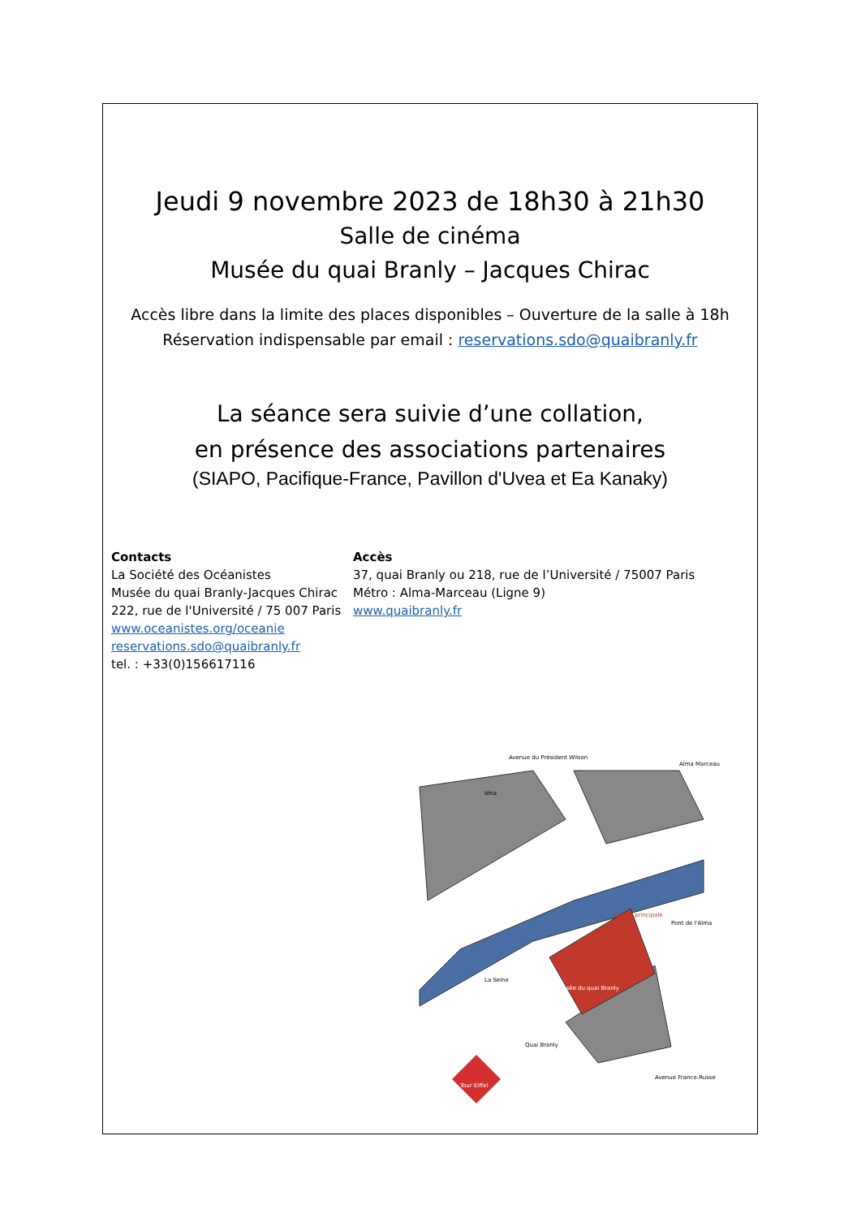Jeudi 9 novembre 2023 de 18h30 à 21h30
Salle de cinéma
Musée du quai Branly – Jacques Chirac
Accès libre dans la limite des places disponibles – Ouverture de la salle à 18h
Réservation indispensable par email : reservations.sdo@quaibranly.fr
La séance sera suivie d’une collation,
en présence des associations partenaires
(SIAPO, Pacifique-France, Pavillon d'Uvea et Ea Kanaky)
Contacts
La Société des Océanistes
Musée du quai Branly-Jacques Chirac
222, rue de l'Université / 75 007 Paris
www.oceanistes.org/oceanie
reservations.sdo@quaibranly.fr
tel. : +33(0)156617116
Accès
37, quai Branly ou 218, rue de l’Université / 75007 Paris
Métro : Alma-Marceau (Ligne 9)
www.quaibranly.fr
Avenue du Président Wilson
Iéna
Alma Marceau
La Seine
Musée du quai Branly
Entrée principale
Pont de l'Alma
Quai Branly
Tour Eiffel
Avenue Franco-Russe